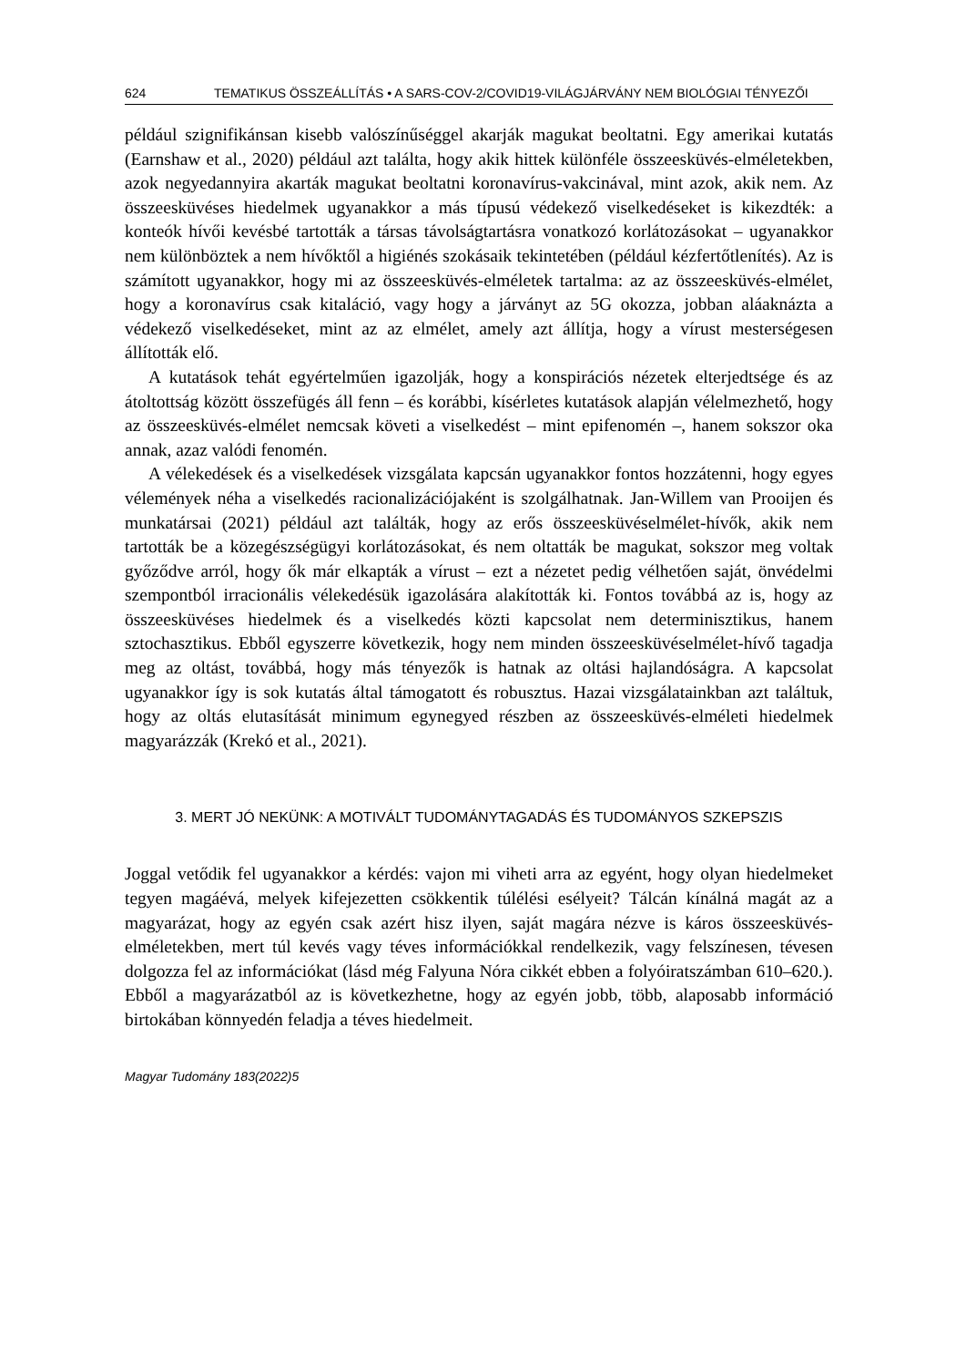624 TEMATIKUS ÖSSZEÁLLÍTÁS • A SARS-COV-2/COVID19-VILÁGJÁRVÁNY NEM BIOLÓGIAI TÉNYEZŐI
például szignifikánsan kisebb valószínűséggel akarják magukat beoltatni. Egy amerikai kutatás (Earnshaw et al., 2020) például azt találta, hogy akik hittek különféle összeesküvés-elméletekben, azok negyedannyira akarták magukat beoltatni koronavírus-vakcinával, mint azok, akik nem. Az összeesküvéses hiedelmek ugyanakkor a más típusú védekező viselkedéseket is kikezdték: a konteók hívői kevésbé tartották a társas távolságtartásra vonatkozó korlátozásokat – ugyanakkor nem különböztek a nem hívőktől a higiénés szokásaik tekintetében (például kézfertőtlenítés). Az is számított ugyanakkor, hogy mi az összeesküvés-elméletek tartalma: az az összeesküvés-elmélet, hogy a koronavírus csak kitaláció, vagy hogy a járványt az 5G okozza, jobban aláaknázta a védekező viselkedéseket, mint az az elmélet, amely azt állítja, hogy a vírust mesterségesen állították elő.
A kutatások tehát egyértelműen igazolják, hogy a konspirációs nézetek elterjedtsége és az átoltottság között összefügés áll fenn – és korábbi, kísérletes kutatások alapján vélelmezhető, hogy az összeesküvés-elmélet nemcsak követi a viselkedést – mint epifenomén –, hanem sokszor oka annak, azaz valódi fenomén.
A vélekedések és a viselkedések vizsgálata kapcsán ugyanakkor fontos hozzátenni, hogy egyes vélemények néha a viselkedés racionalizációjaként is szolgálhatnak. Jan-Willem van Prooijen és munkatársai (2021) például azt találták, hogy az erős összeesküvéselmélet-hívők, akik nem tartották be a közegészségügyi korlátozásokat, és nem oltatták be magukat, sokszor meg voltak győződve arról, hogy ők már elkapták a vírust – ezt a nézetet pedig vélhetően saját, önvédelmi szempontból irracionális vélekedésük igazolására alakították ki. Fontos továbbá az is, hogy az összeesküvéses hiedelmek és a viselkedés közti kapcsolat nem determinisztikus, hanem sztochasztikus. Ebből egyszerre következik, hogy nem minden összeesküvéselmélet-hívő tagadja meg az oltást, továbbá, hogy más tényezők is hatnak az oltási hajlandóságra. A kapcsolat ugyanakkor így is sok kutatás által támogatott és robusztus. Hazai vizsgálatainkban azt találtuk, hogy az oltás elutasítását minimum egynegyed részben az összeesküvés-elméleti hiedelmek magyarázzák (Krekó et al., 2021).
3. MERT JÓ NEKÜNK: A MOTIVÁLT TUDOMÁNYTAGADÁS ÉS TUDOMÁNYOS SZKEPSZIS
Joggal vetődik fel ugyanakkor a kérdés: vajon mi viheti arra az egyént, hogy olyan hiedelmeket tegyen magáévá, melyek kifejezetten csökkentik túlélési esélyeit? Tálcán kínálná magát az a magyarázat, hogy az egyén csak azért hisz ilyen, saját magára nézve is káros összeesküvés-elméletekben, mert túl kevés vagy téves információkkal rendelkezik, vagy felszínesen, tévesen dolgozza fel az információkat (lásd még Falyuna Nóra cikkét ebben a folyóiratszámban 610–620.). Ebből a magyarázatból az is következhetne, hogy az egyén jobb, több, alaposabb információ birtokában könnyedén feladja a téves hiedelmeit.
Magyar Tudomány 183(2022)5